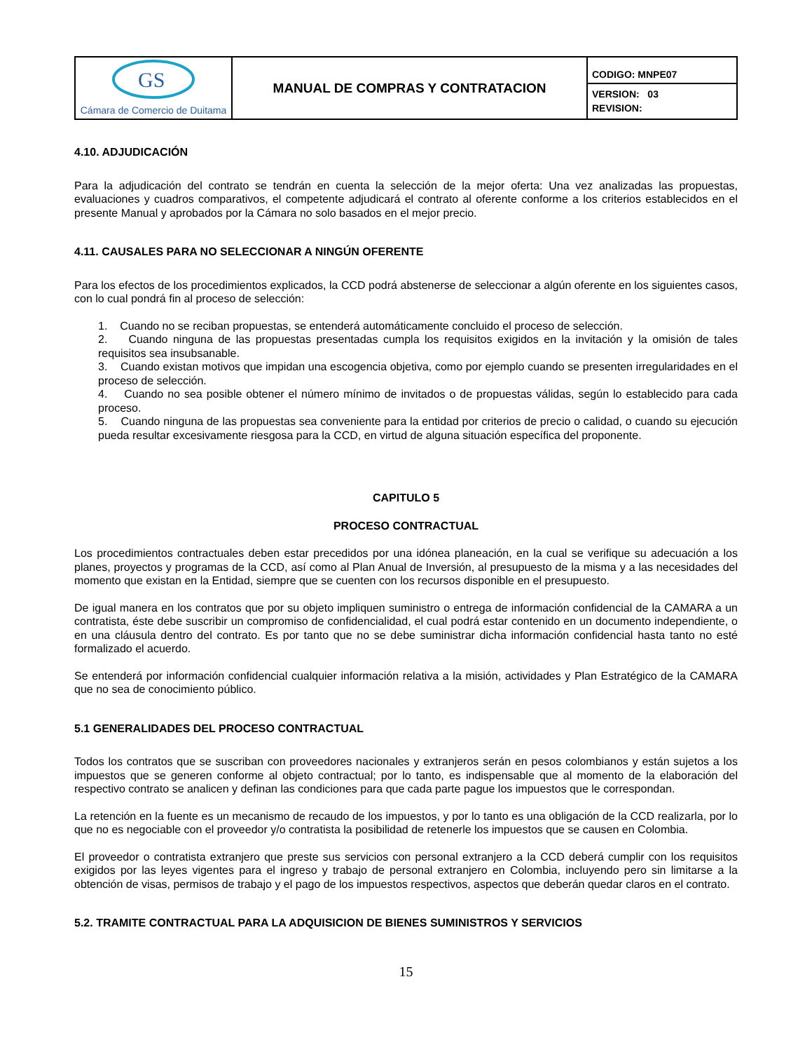| GS Cámara de Comercio de Duitama | MANUAL DE COMPRAS Y CONTRATACION | CODIGO: MNPE07 |
| | | VERSION: 03 REVISION: |
4.10. ADJUDICACIÓN
Para la adjudicación del contrato se tendrán en cuenta la selección de la mejor oferta: Una vez analizadas las propuestas, evaluaciones y cuadros comparativos, el competente adjudicará el contrato al oferente conforme a los criterios establecidos en el presente Manual y aprobados por la Cámara no solo basados en el mejor precio.
4.11. CAUSALES PARA NO SELECCIONAR A NINGÚN OFERENTE
Para los efectos de los procedimientos explicados, la CCD podrá abstenerse de seleccionar a algún oferente en los siguientes casos, con lo cual pondrá fin al proceso de selección:
1. Cuando no se reciban propuestas, se entenderá automáticamente concluido el proceso de selección.
2. Cuando ninguna de las propuestas presentadas cumpla los requisitos exigidos en la invitación y la omisión de tales requisitos sea insubsanable.
3. Cuando existan motivos que impidan una escogencia objetiva, como por ejemplo cuando se presenten irregularidades en el proceso de selección.
4. Cuando no sea posible obtener el número mínimo de invitados o de propuestas válidas, según lo establecido para cada proceso.
5. Cuando ninguna de las propuestas sea conveniente para la entidad por criterios de precio o calidad, o cuando su ejecución pueda resultar excesivamente riesgosa para la CCD, en virtud de alguna situación específica del proponente.
CAPITULO 5
PROCESO CONTRACTUAL
Los procedimientos contractuales deben estar precedidos por una idónea planeación, en la cual se verifique su adecuación a los planes, proyectos y programas de la CCD, así como al Plan Anual de Inversión, al presupuesto de la misma y a las necesidades del momento que existan en la Entidad, siempre que se cuenten con los recursos disponible en el presupuesto.
De igual manera en los contratos que por su objeto impliquen suministro o entrega de información confidencial de la CAMARA a un contratista, éste debe suscribir un compromiso de confidencialidad, el cual podrá estar contenido en un documento independiente, o en una cláusula dentro del contrato. Es por tanto que no se debe suministrar dicha información confidencial hasta tanto no esté formalizado el acuerdo.
Se entenderá por información confidencial cualquier información relativa a la misión, actividades y Plan Estratégico de la CAMARA que no sea de conocimiento público.
5.1 GENERALIDADES DEL PROCESO CONTRACTUAL
Todos los contratos que se suscriban con proveedores nacionales y extranjeros serán en pesos colombianos y están sujetos a los impuestos que se generen conforme al objeto contractual; por lo tanto, es indispensable que al momento de la elaboración del respectivo contrato se analicen y definan las condiciones para que cada parte pague los impuestos que le correspondan.
La retención en la fuente es un mecanismo de recaudo de los impuestos, y por lo tanto es una obligación de la CCD realizarla, por lo que no es negociable con el proveedor y/o contratista la posibilidad de retenerle los impuestos que se causen en Colombia.
El proveedor o contratista extranjero que preste sus servicios con personal extranjero a la CCD deberá cumplir con los requisitos exigidos por las leyes vigentes para el ingreso y trabajo de personal extranjero en Colombia, incluyendo pero sin limitarse a la obtención de visas, permisos de trabajo y el pago de los impuestos respectivos, aspectos que deberán quedar claros en el contrato.
5.2. TRAMITE CONTRACTUAL PARA LA ADQUISICION DE BIENES SUMINISTROS Y SERVICIOS
15